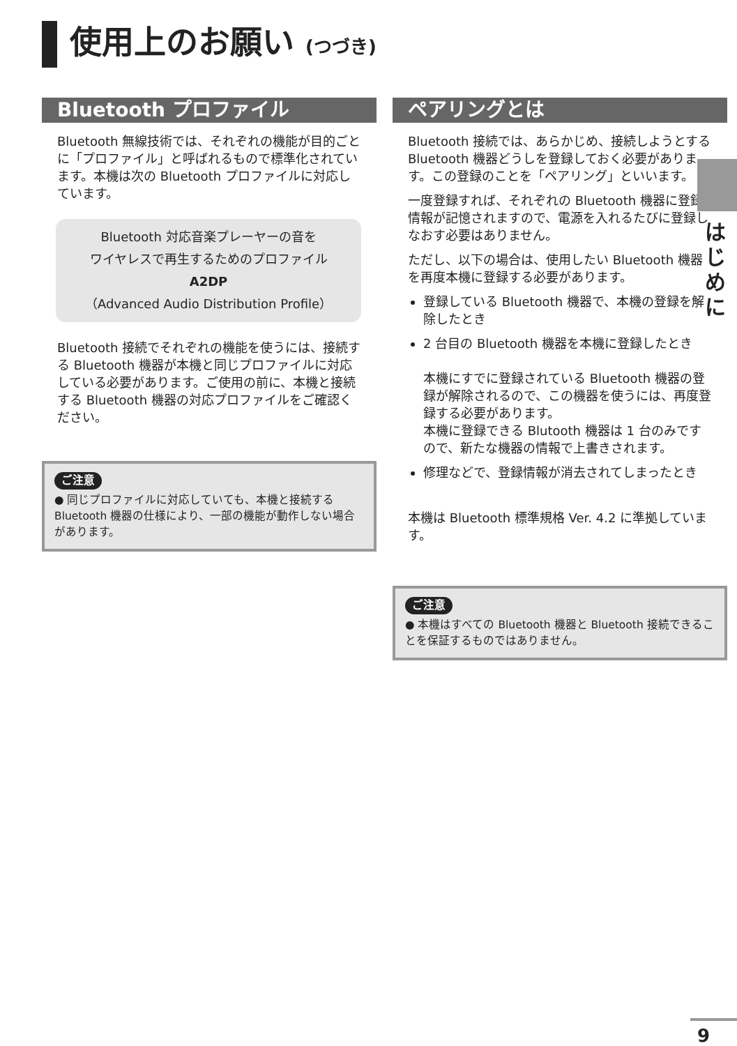使用上のお願い (つづき)
Bluetooth プロファイル
Bluetooth 無線技術では、それぞれの機能が目的ごとに「プロファイル」と呼ばれるもので標準化されています。本機は次の Bluetooth プロファイルに対応しています。
Bluetooth 対応音楽プレーヤーの音を
ワイヤレスで再生するためのプロファイル
A2DP
（Advanced Audio Distribution Profile）
Bluetooth 接続でそれぞれの機能を使うには、接続する Bluetooth 機器が本機と同じプロファイルに対応している必要があります。ご使用の前に、本機と接続する Bluetooth 機器の対応プロファイルをご確認ください。
ご注意
● 同じプロファイルに対応していても、本機と接続する Bluetooth 機器の仕様により、一部の機能が動作しない場合があります。
ペアリングとは
Bluetooth 接続では、あらかじめ、接続しようとする Bluetooth 機器どうしを登録しておく必要があります。この登録のことを「ペアリング」といいます。
一度登録すれば、それぞれの Bluetooth 機器に登録情報が記憶されますので、電源を入れるたびに登録しなおす必要はありません。
ただし、以下の場合は、使用したい Bluetooth 機器を再度本機に登録する必要があります。
登録している Bluetooth 機器で、本機の登録を解除したとき
2 台目の Bluetooth 機器を本機に登録したとき
本機にすでに登録されている Bluetooth 機器の登録が解除されるので、この機器を使うには、再度登録する必要があります。
本機に登録できる Blutooth 機器は 1 台のみですので、新たな機器の情報で上書きされます。
修理などで、登録情報が消去されてしまったとき
本機は Bluetooth 標準規格 Ver. 4.2 に準拠しています。
ご注意
● 本機はすべての Bluetooth 機器と Bluetooth 接続できることを保証するものではありません。
は
じ
め
に
9